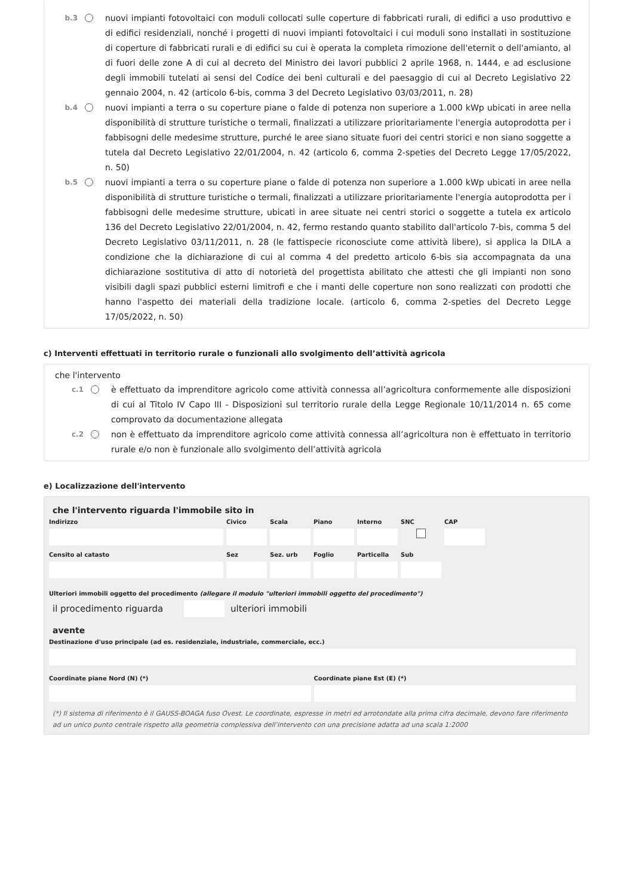b.3
nuovi impianti fotovoltaici con moduli collocati sulle coperture di fabbricati rurali, di edifici a uso produttivo e di edifici residenziali, nonché i progetti di nuovi impianti fotovoltaici i cui moduli sono installati in sostituzione di coperture di fabbricati rurali e di edifici su cui è operata la completa rimozione dell'eternit o dell'amianto, al di fuori delle zone A di cui al decreto del Ministro dei lavori pubblici 2 aprile 1968, n. 1444, e ad esclusione degli immobili tutelati ai sensi del Codice dei beni culturali e del paesaggio di cui al Decreto Legislativo 22 gennaio 2004, n. 42 (articolo 6-bis, comma 3 del Decreto Legislativo 03/03/2011, n. 28)
b.4
nuovi impianti a terra o su coperture piane o falde di potenza non superiore a 1.000 kWp ubicati in aree nella disponibilità di strutture turistiche o termali, finalizzati a utilizzare prioritariamente l'energia autoprodotta per i fabbisogni delle medesime strutture, purché le aree siano situate fuori dei centri storici e non siano soggette a tutela dal Decreto Legislativo 22/01/2004, n. 42 (articolo 6, comma 2-speties del Decreto Legge 17/05/2022, n. 50)
b.5
nuovi impianti a terra o su coperture piane o falde di potenza non superiore a 1.000 kWp ubicati in aree nella disponibilità di strutture turistiche o termali, finalizzati a utilizzare prioritariamente l'energia autoprodotta per i fabbisogni delle medesime strutture, ubicati in aree situate nei centri storici o soggette a tutela ex articolo 136 del Decreto Legislativo 22/01/2004, n. 42, fermo restando quanto stabilito dall'articolo 7-bis, comma 5 del Decreto Legislativo 03/11/2011, n. 28 (le fattispecie riconosciute come attività libere), si applica la DILA a condizione che la dichiarazione di cui al comma 4 del predetto articolo 6-bis sia accompagnata da una dichiarazione sostitutiva di atto di notorietà del progettista abilitato che attesti che gli impianti non sono visibili dagli spazi pubblici esterni limitrofi e che i manti delle coperture non sono realizzati con prodotti che hanno l'aspetto dei materiali della tradizione locale. (articolo 6, comma 2-speties del Decreto Legge 17/05/2022, n. 50)
c) Interventi effettuati in territorio rurale o funzionali allo svolgimento dell’attività agricola
che l'intervento
c.1
è effettuato da imprenditore agricolo come attività connessa all’agricoltura conformemente alle disposizioni di cui al Titolo IV Capo III - Disposizioni sul territorio rurale della Legge Regionale 10/11/2014 n. 65 come comprovato da documentazione allegata
c.2
non è effettuato da imprenditore agricolo come attività connessa all’agricoltura non è effettuato in territorio rurale e/o non è funzionale allo svolgimento dell’attività agricola
e) Localizzazione dell'intervento
che l'intervento riguarda l'immobile sito in
Indirizzo Civico Scala Piano Interno SNC CAP
Censito al catasto Sez Sez. urb
Foglio Particella
Sub
Ulteriori immobili oggetto del procedimento (allegare il modulo "ulteriori immobili oggetto del procedimento")
il procedimento riguarda
ulteriori immobili
avente
Destinazione d'uso principale (ad es. residenziale, industriale, commerciale, ecc.)
Coordinate piane Nord (N) (*) Coordinate piane Est (E) (*)
(*) Il sistema di riferimento è il GAUSS-BOAGA fuso Ovest. Le coordinate, espresse in metri ed arrotondate alla prima cifra decimale, devono fare riferimento ad un unico punto centrale rispetto alla geometria complessiva dell’intervento con una precisione adatta ad una scala 1:2000